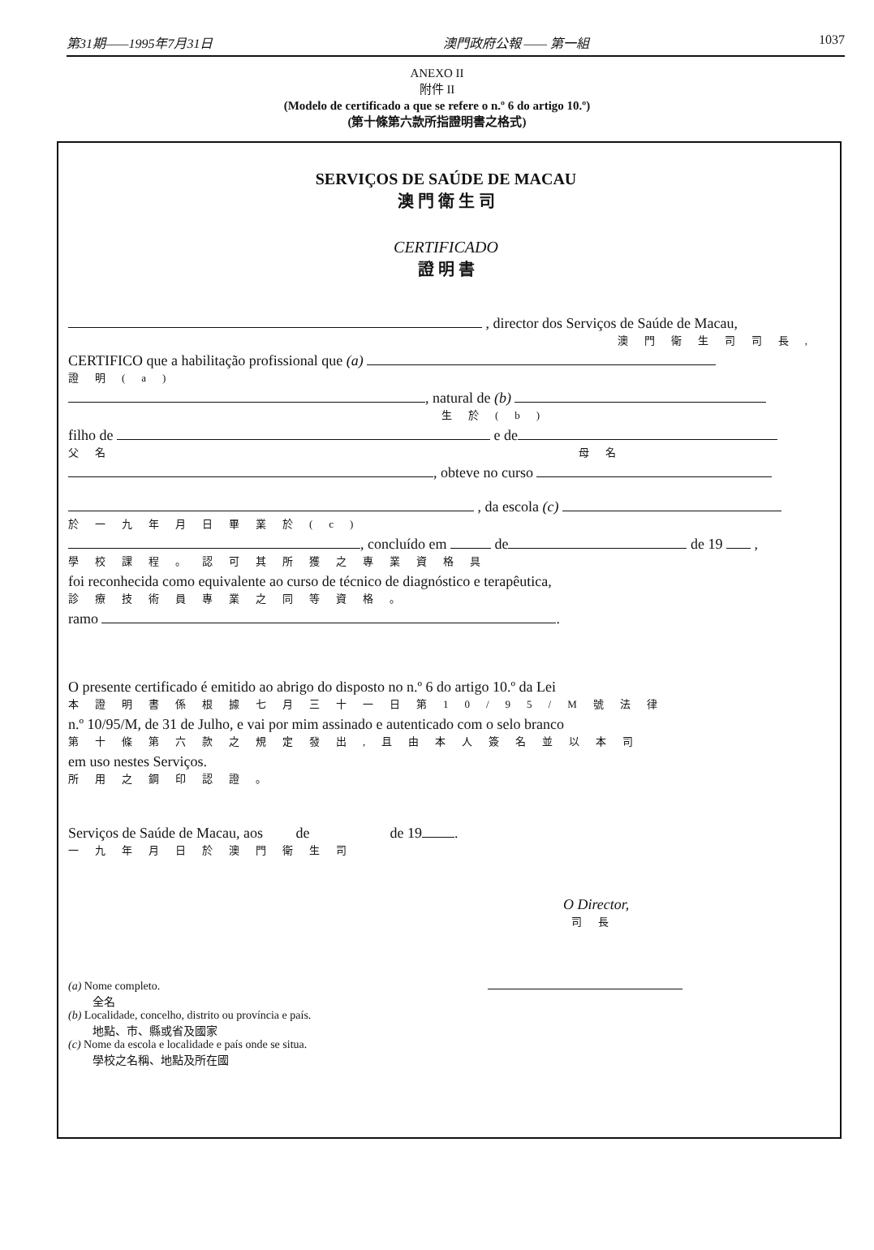第31期——1995年7月31日 澳門政府公報 —— 第一組 1037
ANEXO II
附件 II
(Modelo de certificado a que se refere o n.º 6 do artigo 10.º)
(第十條第六款所指證明書之格式)
SERVIÇOS DE SAÚDE DE MACAU
澳 門 衛 生 司
CERTIFICADO
證 明 書
, director dos Serviços de Saúde de Macau,
澳門衛生司司長,
CERTIFICO que a habilitação profissional que (a)
證明(a)
, natural de (b)
生於(b)
filho de e de
父名 母名
, obteve no curso
, da escola (c)
於一九年月日畢業於(c)
, concluído em de de 19 ,
學校課程。認可其所獲之專業資格具
foi reconhecida como equivalente ao curso de técnico de diagnóstico e terapêutica,
診療技術員專業之同等資格。
ramo .
O presente certificado é emitido ao abrigo do disposto no n.º 6 do artigo 10.º da Lei
本證明書係根據七月三十一日第10/95/M號法律
n.º 10/95/M, de 31 de Julho, e vai por mim assinado e autenticado com o selo branco
第十條第六款之規定發出,且由本人簽名並以本司
em uso nestes Serviços.
所用之鋼印認證。
Serviços de Saúde de Macau, aos de de 19 .
一九年月日於澳門衛生司
O Director,
司長
(a) Nome completo.
全名
(b) Localidade, concelho, distrito ou província e país.
地點、市、縣或省及國家
(c) Nome da escola e localidade e país onde se situa.
學校之名稱、地點及所在國